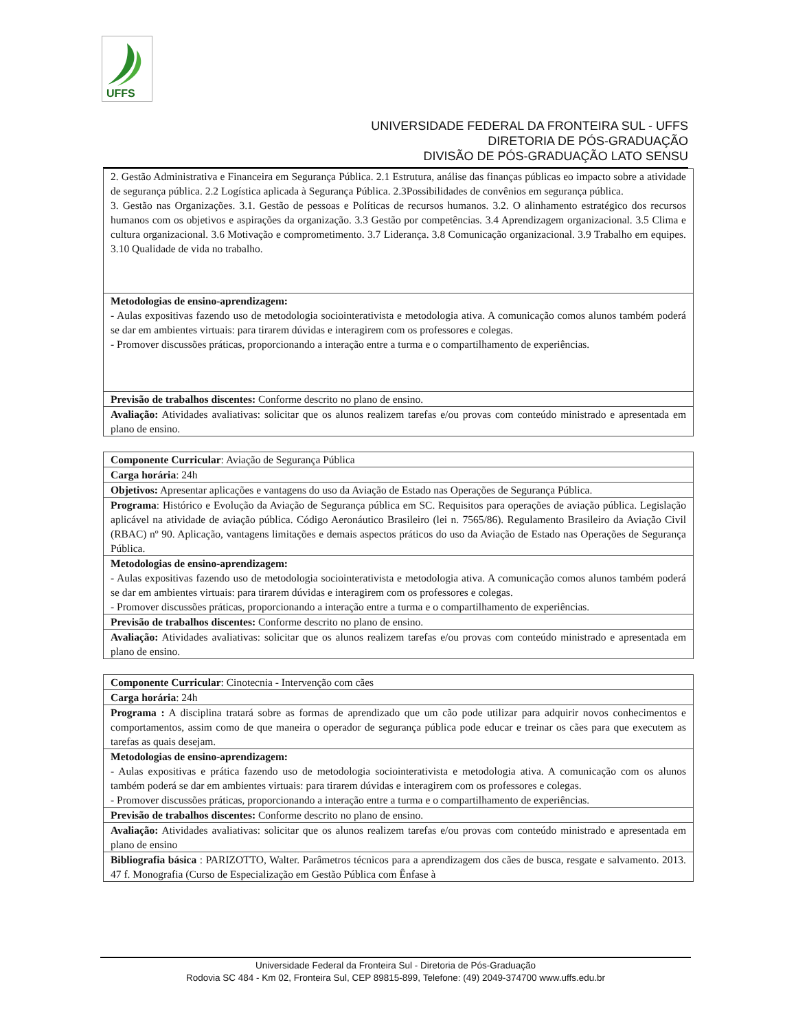UFFS
UNIVERSIDADE FEDERAL DA FRONTEIRA SUL - UFFS
DIRETORIA DE PÓS-GRADUAÇÃO
DIVISÃO DE PÓS-GRADUAÇÃO LATO SENSU
| 2. Gestão Administrativa e Financeira em Segurança Pública. 2.1 Estrutura, análise das finanças públicas eo impacto sobre a atividade de segurança pública. 2.2 Logística aplicada à Segurança Pública. 2.3Possibilidades de convênios em segurança pública. 3. Gestão nas Organizações. 3.1. Gestão de pessoas e Políticas de recursos humanos. 3.2. O alinhamento estratégico dos recursos humanos com os objetivos e aspirações da organização. 3.3 Gestão por competências. 3.4 Aprendizagem organizacional. 3.5 Clima e cultura organizacional. 3.6 Motivação e comprometimento. 3.7 Liderança. 3.8 Comunicação organizacional. 3.9 Trabalho em equipes. 3.10 Qualidade de vida no trabalho. |
| Metodologias de ensino-aprendizagem: - Aulas expositivas fazendo uso de metodologia sociointerativista e metodologia ativa. A comunicação comos alunos também poderá se dar em ambientes virtuais: para tirarem dúvidas e interagirem com os professores e colegas. - Promover discussões práticas, proporcionando a interação entre a turma e o compartilhamento de experiências. |
| Previsão de trabalhos discentes: Conforme descrito no plano de ensino. |
| Avaliação: Atividades avaliativas: solicitar que os alunos realizem tarefas e/ou provas com conteúdo ministrado e apresentada em plano de ensino. |
| Componente Curricular : Aviação de Segurança Pública |
| Carga horária : 24h |
| Objetivos: Apresentar aplicações e vantagens do uso da Aviação de Estado nas Operações de Segurança Pública. |
| Programa : Histórico e Evolução da Aviação de Segurança pública em SC. Requisitos para operações de aviação pública. Legislação aplicável na atividade de aviação pública. Código Aeronáutico Brasileiro (lei n. 7565/86). Regulamento Brasileiro da Aviação Civil (RBAC) nº 90. Aplicação, vantagens limitações e demais aspectos práticos do uso da Aviação de Estado nas Operações de Segurança Pública. |
| Metodologias de ensino-aprendizagem: - Aulas expositivas fazendo uso de metodologia sociointerativista e metodologia ativa. A comunicação comos alunos também poderá se dar em ambientes virtuais: para tirarem dúvidas e interagirem com os professores e colegas. - Promover discussões práticas, proporcionando a interação entre a turma e o compartilhamento de experiências. |
| Previsão de trabalhos discentes: Conforme descrito no plano de ensino. |
| Avaliação: Atividades avaliativas: solicitar que os alunos realizem tarefas e/ou provas com conteúdo ministrado e apresentada em plano de ensino. |
| Componente Curricular : Cinotecnia - Intervenção com cães |
| Carga horária : 24h |
| Programa : A disciplina tratará sobre as formas de aprendizado que um cão pode utilizar para adquirir novos conhecimentos e comportamentos, assim como de que maneira o operador de segurança pública pode educar e treinar os cães para que executem as tarefas as quais desejam. |
| Metodologias de ensino-aprendizagem: - Aulas expositivas e prática fazendo uso de metodologia sociointerativista e metodologia ativa. A comunicação com os alunos também poderá se dar em ambientes virtuais: para tirarem dúvidas e interagirem com os professores e colegas. - Promover discussões práticas, proporcionando a interação entre a turma e o compartilhamento de experiências. |
| Previsão de trabalhos discentes: Conforme descrito no plano de ensino. |
| Avaliação: Atividades avaliativas: solicitar que os alunos realizem tarefas e/ou provas com conteúdo ministrado e apresentada em plano de ensino |
| Bibliografia básica : PARIZOTTO, Walter. Parâmetros técnicos para a aprendizagem dos cães de busca, resgate e salvamento. 2013. 47 f. Monografia (Curso de Especialização em Gestão Pública com Ênfase à |
Universidade Federal da Fronteira Sul - Diretoria de Pós-Graduação
Rodovia SC 484 - Km 02, Fronteira Sul, CEP 89815-899, Telefone: (49) 2049-374700 www.uffs.edu.br